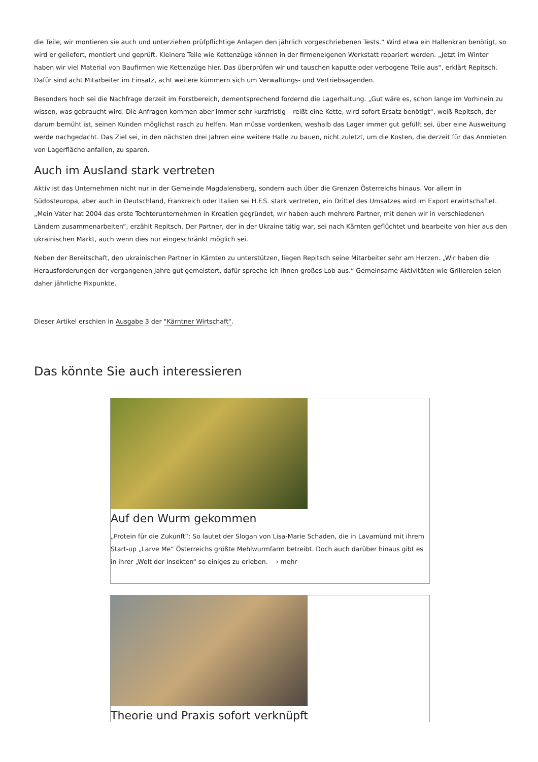die Teile, wir montieren sie auch und unterziehen prüfpflichtige Anlagen den jährlich vorgeschriebenen Tests.“ Wird etwa ein Hallenkran benötigt, so wird er geliefert, montiert und geprüft. Kleinere Teile wie Kettenzüge können in der firmeneigenen Werkstatt repariert werden. „Jetzt im Winter haben wir viel Material von Baufirmen wie Kettenzüge hier. Das überprüfen wir und tauschen kaputte oder verbogene Teile aus“, erklärt Repitsch. Dafür sind acht Mitarbeiter im Einsatz, acht weitere kümmern sich um Verwaltungs- und Vertriebsagenden.
Besonders hoch sei die Nachfrage derzeit im Forstbereich, dementsprechend fordernd die Lagerhaltung. „Gut wäre es, schon lange im Vorhinein zu wissen, was gebraucht wird. Die Anfragen kommen aber immer sehr kurzfristig – reißt eine Kette, wird sofort Ersatz benötigt“, weiß Repitsch, der darum bemüht ist, seinen Kunden möglichst rasch zu helfen. Man müsse vordenken, weshalb das Lager immer gut gefüllt sei, über eine Ausweitung werde nachgedacht. Das Ziel sei, in den nächsten drei Jahren eine weitere Halle zu bauen, nicht zuletzt, um die Kosten, die derzeit für das Anmieten von Lagerfläche anfallen, zu sparen.
Auch im Ausland stark vertreten
Aktiv ist das Unternehmen nicht nur in der Gemeinde Magdalensberg, sondern auch über die Grenzen Österreichs hinaus. Vor allem in Südosteuropa, aber auch in Deutschland, Frankreich oder Italien sei H.F.S. stark vertreten, ein Drittel des Umsatzes wird im Export erwirtschaftet. „Mein Vater hat 2004 das erste Tochterunternehmen in Kroatien gegründet, wir haben auch mehrere Partner, mit denen wir in verschiedenen Ländern zusammenarbeiten“, erzählt Repitsch. Der Partner, der in der Ukraine tätig war, sei nach Kärnten geflüchtet und bearbeite von hier aus den ukrainischen Markt, auch wenn dies nur eingeschränkt möglich sei.
Neben der Bereitschaft, den ukrainischen Partner in Kärnten zu unterstützen, liegen Repitsch seine Mitarbeiter sehr am Herzen. „Wir haben die Herausforderungen der vergangenen Jahre gut gemeistert, dafür spreche ich ihnen großes Lob aus.“ Gemeinsame Aktivitäten wie Grillereien seien daher jährliche Fixpunkte.
Dieser Artikel erschien in Ausgabe 3 der "Kärntner Wirtschaft".
Das könnte Sie auch interessieren
Auf den Wurm gekommen
„Protein für die Zukunft“: So lautet der Slogan von Lisa-Marie Schaden, die in Lavamünd mit ihrem Start-up „Larve Me“ Österreichs größte Mehlwurmfarm betreibt. Doch auch darüber hinaus gibt es in ihrer „Welt der Insekten“ so einiges zu erleben. › mehr
Theorie und Praxis sofort verknüpft